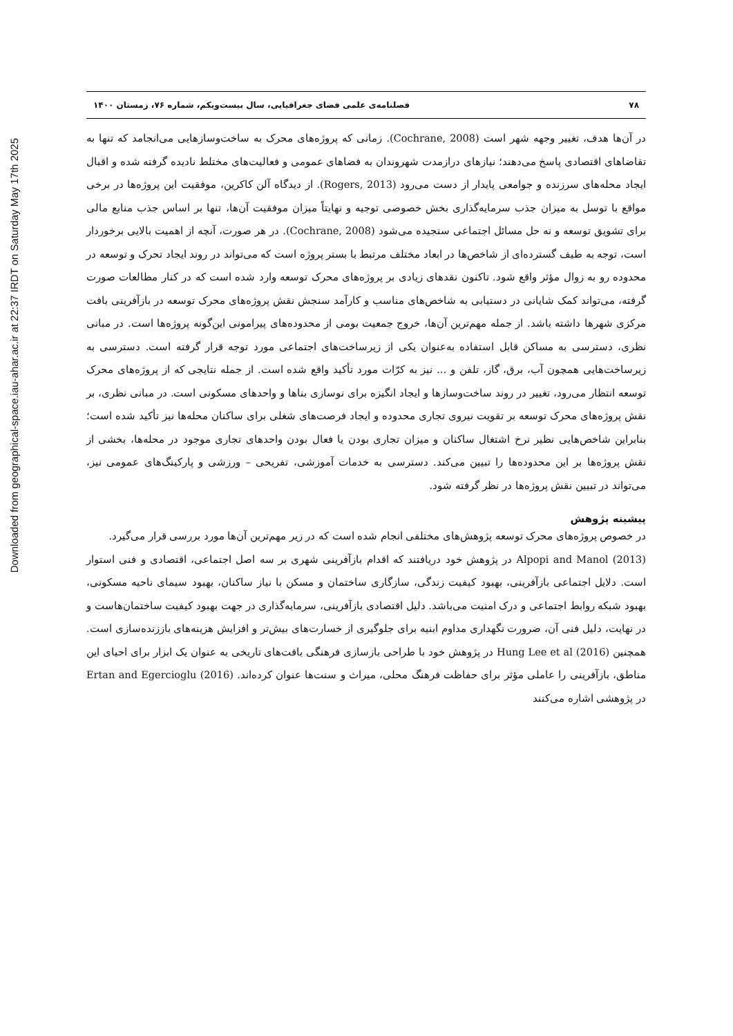Downloaded from geographical-space.iau-ahar.ac.ir at 22:37 IRDT on Saturday May 17th 2025
۷۸ فصلنامه‌ی علمی فضای جغرافیایی، سال بیست‌ویکم، شماره ۷۶، زمستان ۱۴۰۰
در آن‌ها هدف، تغییر وجهه شهر است (Cochrane, 2008). زمانی که پروژه‌های محرک به ساخت‌وسازهایی می‌انجامد که تنها به تقاضاهای اقتصادی پاسخ می‌دهند؛ نیازهای درازمدت شهروندان به فضاهای عمومی و فعالیت‌های مختلط نادیده گرفته شده و اقبال ایجاد محله‌های سرزنده و جوامعی پایدار از دست می‌رود (Rogers, 2013). از دیدگاه آلن کاکرین، موفقیت این پروژه‌ها در برخی مواقع با توسل به میزان جذب سرمایه‌گذاری بخش خصوصی توجیه و نهایتاً میزان موفقیت آن‌ها، تنها بر اساس جذب منابع مالی برای تشویق توسعه و نه حل مسائل اجتماعی سنجیده می‌شود (Cochrane, 2008). در هر صورت، آنچه از اهمیت بالایی برخوردار است، توجه به طیف گسترده‌ای از شاخص‌ها در ابعاد مختلف مرتبط با بستر پروژه است که می‌تواند در روند ایجاد تحرک و توسعه در محدوده رو به زوال مؤثر واقع شود. تاکنون نقدهای زیادی بر پروژه‌های محرک توسعه وارد شده است که در کنار مطالعات صورت گرفته، می‌تواند کمک شایانی در دستیابی به شاخص‌های مناسب و کارآمد سنجش نقش پروژه‌های محرک توسعه در بازآفرینی بافت مرکزی شهرها داشته باشد. از جمله مهم‌ترین آن‌ها، خروج جمعیت بومی از محدوده‌های پیرامونی این‌گونه پروژه‌ها است. در مبانی نظری، دسترسی به مساکن قابل استفاده به‌عنوان یکی از زیرساخت‌های اجتماعی مورد توجه قرار گرفته است. دسترسی به زیرساخت‌هایی همچون آب، برق، گاز، تلفن و ... نیز به کرّات مورد تأکید واقع شده است. از جمله نتایجی که از پروژه‌های محرک توسعه انتظار می‌رود، تغییر در روند ساخت‌وسازها و ایجاد انگیزه برای نوسازی بناها و واحدهای مسکونی است. در مبانی نظری، بر نقش پروژه‌های محرک توسعه بر تقویت نیروی تجاری محدوده و ایجاد فرصت‌های شغلی برای ساکنان محله‌ها نیز تأکید شده است؛ بنابراین شاخص‌هایی نظیر نرخ اشتغال ساکنان و میزان تجاری بودن یا فعال بودن واحدهای تجاری موجود در محله‌ها، بخشی از نقش پروژه‌ها بر این محدوده‌ها را تبیین می‌کند. دسترسی به خدمات آموزشی، تفریحی – ورزشی و پارکینگ‌های عمومی نیز، می‌تواند در تبیین نقش پروژه‌ها در نظر گرفته شود.
پیشینه پژوهش
در خصوص پروژه‌های محرک توسعه پژوهش‌های مختلفی انجام شده است که در زیر مهم‌ترین آن‌ها مورد بررسی قرار می‌گیرد.
Alpopi and Manol (2013) در پژوهش خود دریافتند که اقدام بازآفرینی شهری بر سه اصل اجتماعی، اقتصادی و فنی استوار است. دلایل اجتماعی بازآفرینی، بهبود کیفیت زندگی، سازگاری ساختمان و مسکن با نیاز ساکنان، بهبود سیمای ناحیه مسکونی، بهبود شبکه روابط اجتماعی و درک امنیت می‌باشد. دلیل اقتصادی بازآفرینی، سرمایه‌گذاری در جهت بهبود کیفیت ساختمان‌هاست و در نهایت، دلیل فنی آن، ضرورت نگهداری مداوم ابنیه برای جلوگیری از خسارت‌های بیش‌تر و افزایش هزینه‌های باززنده‌سازی است. همچنین Hung Lee et al (2016) در پژوهش خود با طراحی بازسازی فرهنگی بافت‌های تاریخی به عنوان یک ابزار برای احیای این مناطق، بازآفرینی را عاملی مؤثر برای حفاظت فرهنگ محلی، میراث و سنت‌ها عنوان کرده‌اند. Ertan and Egercioglu (2016) در پژوهشی اشاره می‌کنند